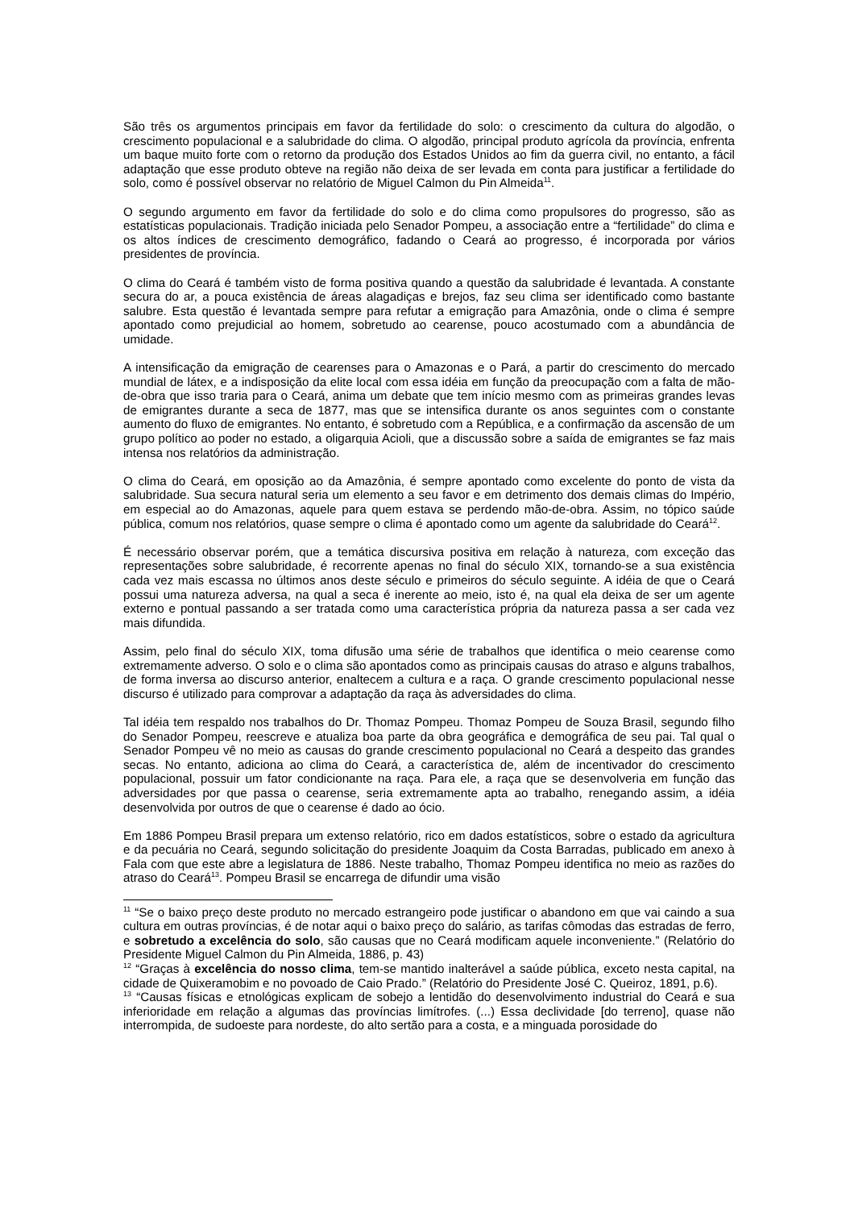São três os argumentos principais em favor da fertilidade do solo: o crescimento da cultura do algodão, o crescimento populacional e a salubridade do clima. O algodão, principal produto agrícola da província, enfrenta um baque muito forte com o retorno da produção dos Estados Unidos ao fim da guerra civil, no entanto, a fácil adaptação que esse produto obteve na região não deixa de ser levada em conta para justificar a fertilidade do solo, como é possível observar no relatório de Miguel Calmon du Pin Almeida<sup>11</sup>.
O segundo argumento em favor da fertilidade do solo e do clima como propulsores do progresso, são as estatísticas populacionais. Tradição iniciada pelo Senador Pompeu, a associação entre a “fertilidade” do clima e os altos índices de crescimento demográfico, fadando o Ceará ao progresso, é incorporada por vários presidentes de província.
O clima do Ceará é também visto de forma positiva quando a questão da salubridade é levantada. A constante secura do ar, a pouca existência de áreas alagadiças e brejos, faz seu clima ser identificado como bastante salubre. Esta questão é levantada sempre para refutar a emigração para Amazônia, onde o clima é sempre apontado como prejudicial ao homem, sobretudo ao cearense, pouco acostumado com a abundância de umidade.
A intensificação da emigração de cearenses para o Amazonas e o Pará, a partir do crescimento do mercado mundial de látex, e a indisposição da elite local com essa idéia em função da preocupação com a falta de mão-de-obra que isso traria para o Ceará, anima um debate que tem início mesmo com as primeiras grandes levas de emigrantes durante a seca de 1877, mas que se intensifica durante os anos seguintes com o constante aumento do fluxo de emigrantes. No entanto, é sobretudo com a República, e a confirmação da ascensão de um grupo político ao poder no estado, a oligarquia Acioli, que a discussão sobre a saída de emigrantes se faz mais intensa nos relatórios da administração.
O clima do Ceará, em oposição ao da Amazônia, é sempre apontado como excelente do ponto de vista da salubridade. Sua secura natural seria um elemento a seu favor e em detrimento dos demais climas do Império, em especial ao do Amazonas, aquele para quem estava se perdendo mão-de-obra. Assim, no tópico saúde pública, comum nos relatórios, quase sempre o clima é apontado como um agente da salubridade do Ceará<sup>12</sup>.
É necessário observar porém, que a temática discursiva positiva em relação à natureza, com exceção das representações sobre salubridade, é recorrente apenas no final do século XIX, tornando-se a sua existência cada vez mais escassa no últimos anos deste século e primeiros do século seguinte. A idéia de que o Ceará possui uma natureza adversa, na qual a seca é inerente ao meio, isto é, na qual ela deixa de ser um agente externo e pontual passando a ser tratada como uma característica própria da natureza passa a ser cada vez mais difundida.
Assim, pelo final do século XIX, toma difusão uma série de trabalhos que identifica o meio cearense como extremamente adverso. O solo e o clima são apontados como as principais causas do atraso e alguns trabalhos, de forma inversa ao discurso anterior, enaltecem a cultura e a raça. O grande crescimento populacional nesse discurso é utilizado para comprovar a adaptação da raça às adversidades do clima.
Tal idéia tem respaldo nos trabalhos do Dr. Thomaz Pompeu. Thomaz Pompeu de Souza Brasil, segundo filho do Senador Pompeu, reescreve e atualiza boa parte da obra geográfica e demográfica de seu pai. Tal qual o Senador Pompeu vê no meio as causas do grande crescimento populacional no Ceará a despeito das grandes secas. No entanto, adiciona ao clima do Ceará, a característica de, além de incentivador do crescimento populacional, possuir um fator condicionante na raça. Para ele, a raça que se desenvolveria em função das adversidades por que passa o cearense, seria extremamente apta ao trabalho, renegando assim, a idéia desenvolvida por outros de que o cearense é dado ao ócio.
Em 1886 Pompeu Brasil prepara um extenso relatório, rico em dados estatísticos, sobre o estado da agricultura e da pecuária no Ceará, segundo solicitação do presidente Joaquim da Costa Barradas, publicado em anexo à Fala com que este abre a legislatura de 1886. Neste trabalho, Thomaz Pompeu identifica no meio as razões do atraso do Ceará<sup>13</sup>. Pompeu Brasil se encarrega de difundir uma visão
<sup>11</sup> “Se o baixo preço deste produto no mercado estrangeiro pode justificar o abandono em que vai caindo a sua cultura em outras províncias, é de notar aqui o baixo preço do salário, as tarifas cômodas das estradas de ferro, e sobretudo a excelência do solo, são causas que no Ceará modificam aquele inconveniente.” (Relatório do Presidente Miguel Calmon du Pin Almeida, 1886, p. 43)
<sup>12</sup> “Graças à excelência do nosso clima, tem-se mantido inalterável a saúde pública, exceto nesta capital, na cidade de Quixeramobim e no povoado de Caio Prado.” (Relatório do Presidente José C. Queiroz, 1891, p.6).
<sup>13</sup> “Causas físicas e etnológicas explicam de sobejo a lentidão do desenvolvimento industrial do Ceará e sua inferioridade em relação a algumas das províncias limítrofes. (...) Essa declividade [do terreno], quase não interrompida, de sudoeste para nordeste, do alto sertão para a costa, e a minguada porosidade do